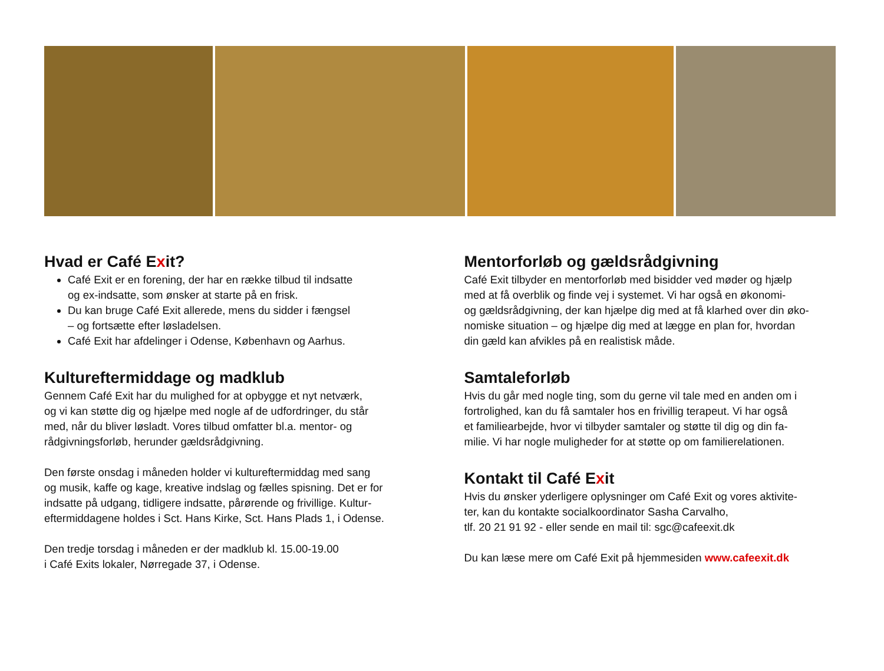Hvad er Café Exit?
Café Exit er en forening, der har en række tilbud til indsatte
og ex-indsatte, som ønsker at starte på en frisk.
Du kan bruge Café Exit allerede, mens du sidder i fængsel
– og fortsætte efter løsladelsen.
Café Exit har afdelinger i Odense, København og Aarhus.
Kultureftermiddage og madklub
Gennem Café Exit har du mulighed for at opbygge et nyt netværk,
og vi kan støtte dig og hjælpe med nogle af de udfordringer, du står
med, når du bliver løsladt. Vores tilbud omfatter bl.a. mentor- og
rådgivningsforløb, herunder gældsrådgivning.
Den første onsdag i måneden holder vi kultureftermiddag med sang
og musik, kaffe og kage, kreative indslag og fælles spisning. Det er for
indsatte på udgang, tidligere indsatte, pårørende og frivillige. Kultur-
eftermiddagene holdes i Sct. Hans Kirke, Sct. Hans Plads 1, i Odense.
Den tredje torsdag i måneden er der madklub kl. 15.00-19.00
i Café Exits lokaler, Nørregade 37, i Odense.
Mentorforløb og gældsrådgivning
Café Exit tilbyder en mentorforløb med bisidder ved møder og hjælp
med at få overblik og finde vej i systemet. Vi har også en økonomi-
og gældsrådgivning, der kan hjælpe dig med at få klarhed over din øko-
nomiske situation – og hjælpe dig med at lægge en plan for, hvordan
din gæld kan afvikles på en realistisk måde.
Samtaleforløb
Hvis du går med nogle ting, som du gerne vil tale med en anden om i
fortrolighed, kan du få samtaler hos en frivillig terapeut. Vi har også
et familiearbejde, hvor vi tilbyder samtaler og støtte til dig og din fa-
milie. Vi har nogle muligheder for at støtte op om familierelationen.
Kontakt til Café Exit
Hvis du ønsker yderligere oplysninger om Café Exit og vores aktivite-
ter, kan du kontakte socialkoordinator Sasha Carvalho,
tlf. 20 21 91 92 - eller sende en mail til: sgc@cafeexit.dk
Du kan læse mere om Café Exit på hjemmesiden www.cafeexit.dk